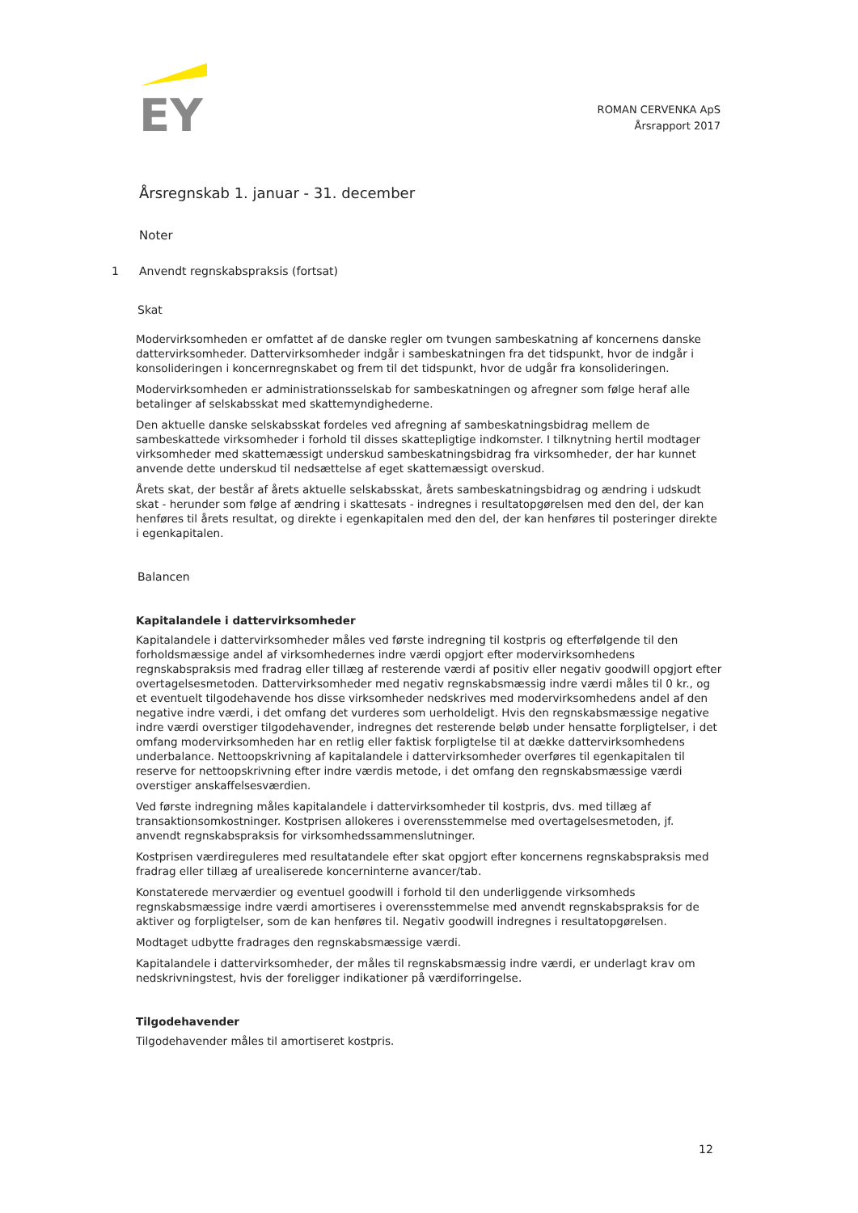EY
ROMAN CERVENKA ApS
Årsrapport 2017
Årsregnskab 1. januar - 31. december
Noter
1 Anvendt regnskabspraksis (fortsat)
Skat
Modervirksomheden er omfattet af de danske regler om tvungen sambeskatning af koncernens danske dattervirksomheder. Dattervirksomheder indgår i sambeskatningen fra det tidspunkt, hvor de indgår i konsolideringen i koncernregnskabet og frem til det tidspunkt, hvor de udgår fra konsolideringen.
Modervirksomheden er administrationsselskab for sambeskatningen og afregner som følge heraf alle betalinger af selskabsskat med skattemyndighederne.
Den aktuelle danske selskabsskat fordeles ved afregning af sambeskatningsbidrag mellem de sambeskattede virksomheder i forhold til disses skattepligtige indkomster. I tilknytning hertil modtager virksomheder med skattemæssigt underskud sambeskatningsbidrag fra virksomheder, der har kunnet anvende dette underskud til nedsættelse af eget skattemæssigt overskud.
Årets skat, der består af årets aktuelle selskabsskat, årets sambeskatningsbidrag og ændring i udskudt skat - herunder som følge af ændring i skattesats - indregnes i resultatopgørelsen med den del, der kan henføres til årets resultat, og direkte i egenkapitalen med den del, der kan henføres til posteringer direkte i egenkapitalen.
Balancen
Kapitalandele i dattervirksomheder
Kapitalandele i dattervirksomheder måles ved første indregning til kostpris og efterfølgende til den forholdsmæssige andel af virksomhedernes indre værdi opgjort efter modervirksomhedens regnskabspraksis med fradrag eller tillæg af resterende værdi af positiv eller negativ goodwill opgjort efter overtagelsesmetoden. Dattervirksomheder med negativ regnskabsmæssig indre værdi måles til 0 kr., og et eventuelt tilgodehavende hos disse virksomheder nedskrives med modervirksomhedens andel af den negative indre værdi, i det omfang det vurderes som uerholdeligt. Hvis den regnskabsmæssige negative indre værdi overstiger tilgodehavender, indregnes det resterende beløb under hensatte forpligtelser, i det omfang modervirksomheden har en retlig eller faktisk forpligtelse til at dække dattervirksomhedens underbalance. Nettoopskrivning af kapitalandele i dattervirksomheder overføres til egenkapitalen til reserve for nettoopskrivning efter indre værdis metode, i det omfang den regnskabsmæssige værdi overstiger anskaffelsesværdien.
Ved første indregning måles kapitalandele i dattervirksomheder til kostpris, dvs. med tillæg af transaktionsomkostninger. Kostprisen allokeres i overensstemmelse med overtagelsesmetoden, jf. anvendt regnskabspraksis for virksomhedssammenslutninger.
Kostprisen værdireguleres med resultatandele efter skat opgjort efter koncernens regnskabspraksis med fradrag eller tillæg af urealiserede koncerninterne avancer/tab.
Konstaterede merværdier og eventuel goodwill i forhold til den underliggende virksomheds regnskabsmæssige indre værdi amortiseres i overensstemmelse med anvendt regnskabspraksis for de aktiver og forpligtelser, som de kan henføres til. Negativ goodwill indregnes i resultatopgørelsen.
Modtaget udbytte fradrages den regnskabsmæssige værdi.
Kapitalandele i dattervirksomheder, der måles til regnskabsmæssig indre værdi, er underlagt krav om nedskrivningstest, hvis der foreligger indikationer på værdiforringelse.
Tilgodehavender
Tilgodehavender måles til amortiseret kostpris.
12